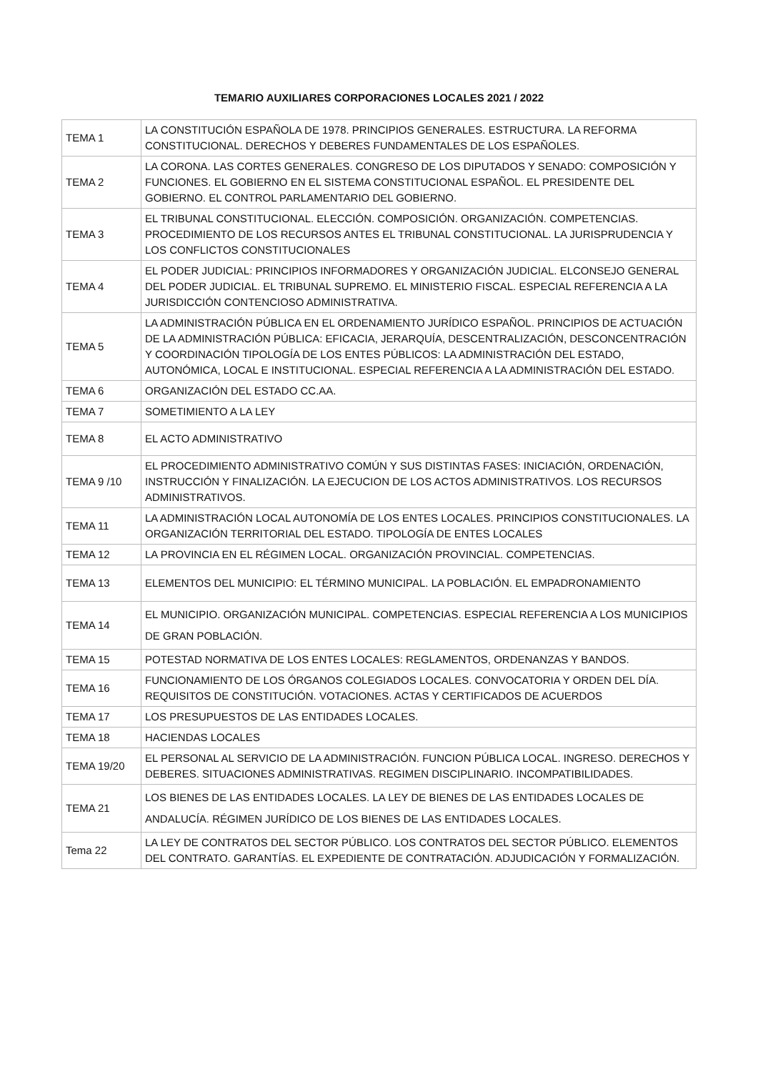TEMARIO AUXILIARES CORPORACIONES LOCALES 2021 / 2022
| TEMA 1 | LA CONSTITUCIÓN ESPAÑOLA DE 1978. PRINCIPIOS GENERALES. ESTRUCTURA. LA REFORMA CONSTITUCIONAL. DERECHOS Y DEBERES FUNDAMENTALES DE LOS ESPAÑOLES. |
| TEMA 2 | LA CORONA. LAS CORTES GENERALES. CONGRESO DE LOS DIPUTADOS Y SENADO: COMPOSICIÓN Y FUNCIONES. EL GOBIERNO EN EL SISTEMA CONSTITUCIONAL ESPAÑOL. EL PRESIDENTE DEL GOBIERNO. EL CONTROL PARLAMENTARIO DEL GOBIERNO. |
| TEMA 3 | EL TRIBUNAL CONSTITUCIONAL. ELECCIÓN. COMPOSICIÓN. ORGANIZACIÓN. COMPETENCIAS. PROCEDIMIENTO DE LOS RECURSOS ANTES EL TRIBUNAL CONSTITUCIONAL. LA JURISPRUDENCIA Y LOS CONFLICTOS CONSTITUCIONALES |
| TEMA 4 | EL PODER JUDICIAL: PRINCIPIOS INFORMADORES Y ORGANIZACIÓN JUDICIAL. ELCONSEJO GENERAL DEL PODER JUDICIAL. EL TRIBUNAL SUPREMO. EL MINISTERIO FISCAL. ESPECIAL REFERENCIA A LA JURISDICCIÓN CONTENCIOSO ADMINISTRATIVA. |
| TEMA 5 | LA ADMINISTRACIÓN PÚBLICA EN EL ORDENAMIENTO JURÍDICO ESPAÑOL. PRINCIPIOS DE ACTUACIÓN DE LA ADMINISTRACIÓN PÚBLICA: EFICACIA, JERARQUÍA, DESCENTRALIZACIÓN, DESCONCENTRACIÓN Y COORDINACIÓN TIPOLOGÍA DE LOS ENTES PÚBLICOS: LA ADMINISTRACIÓN DEL ESTADO, AUTONÓMICA, LOCAL E INSTITUCIONAL. ESPECIAL REFERENCIA A LA ADMINISTRACIÓN DEL ESTADO. |
| TEMA 6 | ORGANIZACIÓN DEL ESTADO CC.AA. |
| TEMA 7 | SOMETIMIENTO A LA LEY |
| TEMA 8 | EL ACTO ADMINISTRATIVO |
| TEMA 9 /10 | EL PROCEDIMIENTO ADMINISTRATIVO COMÚN Y SUS DISTINTAS FASES: INICIACIÓN, ORDENACIÓN, INSTRUCCIÓN Y FINALIZACIÓN. LA EJECUCION DE LOS ACTOS ADMINISTRATIVOS. LOS RECURSOS ADMINISTRATIVOS. |
| TEMA 11 | LA ADMINISTRACIÓN LOCAL AUTONOMÍA DE LOS ENTES LOCALES. PRINCIPIOS CONSTITUCIONALES. LA ORGANIZACIÓN TERRITORIAL DEL ESTADO. TIPOLOGÍA DE ENTES LOCALES |
| TEMA 12 | LA PROVINCIA EN EL RÉGIMEN LOCAL. ORGANIZACIÓN PROVINCIAL. COMPETENCIAS. |
| TEMA 13 | ELEMENTOS DEL MUNICIPIO: EL TÉRMINO MUNICIPAL. LA POBLACIÓN. EL EMPADRONAMIENTO |
| TEMA 14 | EL MUNICIPIO. ORGANIZACIÓN MUNICIPAL. COMPETENCIAS. ESPECIAL REFERENCIA A LOS MUNICIPIOS DE GRAN POBLACIÓN. |
| TEMA 15 | POTESTAD NORMATIVA DE LOS ENTES LOCALES: REGLAMENTOS, ORDENANZAS Y BANDOS. |
| TEMA 16 | FUNCIONAMIENTO DE LOS ÓRGANOS COLEGIADOS LOCALES. CONVOCATORIA Y ORDEN DEL DÍA. REQUISITOS DE CONSTITUCIÓN. VOTACIONES. ACTAS Y CERTIFICADOS DE ACUERDOS |
| TEMA 17 | LOS PRESUPUESTOS DE LAS ENTIDADES LOCALES. |
| TEMA 18 | HACIENDAS LOCALES |
| TEMA 19/20 | EL PERSONAL AL SERVICIO DE LA ADMINISTRACIÓN. FUNCION PÚBLICA LOCAL. INGRESO. DERECHOS Y DEBERES. SITUACIONES ADMINISTRATIVAS. REGIMEN DISCIPLINARIO. INCOMPATIBILIDADES. |
| TEMA 21 | LOS BIENES DE LAS ENTIDADES LOCALES. LA LEY DE BIENES DE LAS ENTIDADES LOCALES DE ANDALUCÍA. RÉGIMEN JURÍDICO DE LOS BIENES DE LAS ENTIDADES LOCALES. |
| Tema 22 | LA LEY DE CONTRATOS DEL SECTOR PÚBLICO. LOS CONTRATOS DEL SECTOR PÚBLICO. ELEMENTOS DEL CONTRATO. GARANTÍAS. EL EXPEDIENTE DE CONTRATACIÓN. ADJUDICACIÓN Y FORMALIZACIÓN. |